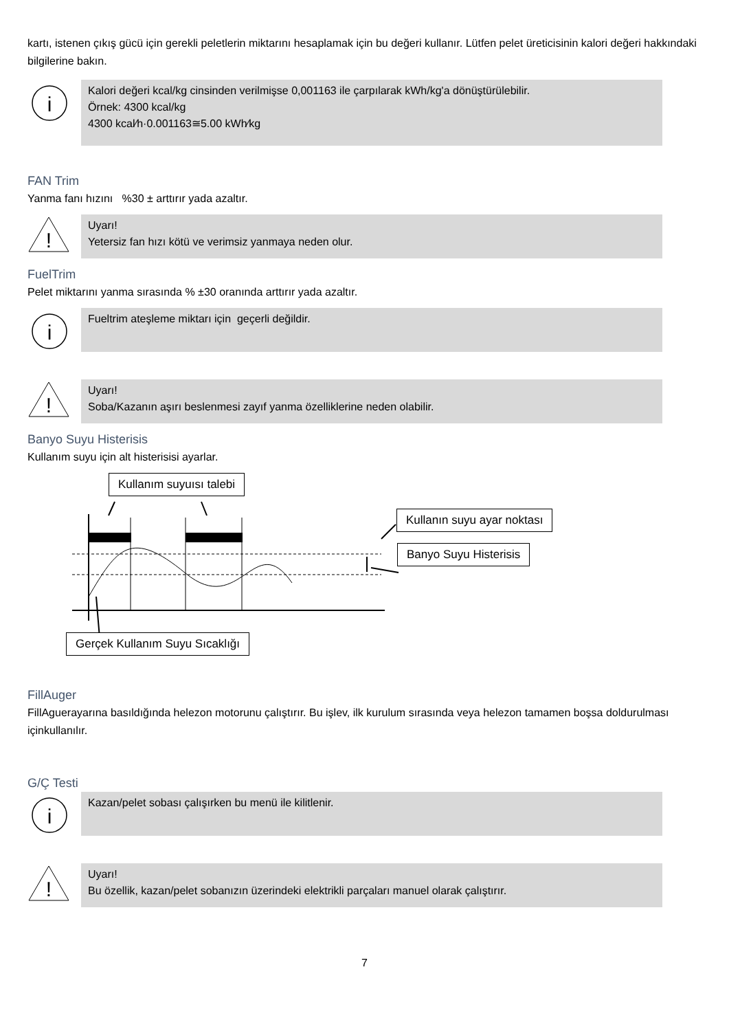kartı, istenen çıkış gücü için gerekli peletlerin miktarını hesaplamak için bu değeri kullanır. Lütfen pelet üreticisinin kalori değeri hakkındaki bilgilerine bakın.
i
Kalori değeri kcal/kg cinsinden verilmişse 0,001163 ile çarpılarak kWh/kg'a dönüştürülebilir.
Örnek: 4300 kcal/kg
4300 kcal⁄h·0.001163≅5.00 kWh⁄kg
FAN Trim
Yanma fanı hızını %30 ± arttırır yada azaltır.
!
Uyarı!
Yetersiz fan hızı kötü ve verimsiz yanmaya neden olur.
FuelTrim
Pelet miktarını yanma sırasında % ±30 oranında arttırır yada azaltır.
i
Fueltrim ateşleme miktarı için geçerli değildir.
!
Uyarı!
Soba/Kazanın aşırı beslenmesi zayıf yanma özelliklerine neden olabilir.
Banyo Suyu Histerisis
Kullanım suyu için alt histerisisi ayarlar.
Kullanım suyuısı talebi
Kullanın suyu ayar noktası
Banyo Suyu Histerisis
Gerçek Kullanım Suyu Sıcaklığı
FillAuger
FillAguerayarına basıldığında helezon motorunu çalıştırır. Bu işlev, ilk kurulum sırasında veya helezon tamamen boşsa doldurulması içinkullanılır.
G/Ç Testi
i
Kazan/pelet sobası çalışırken bu menü ile kilitlenir.
!
Uyarı!
Bu özellik, kazan/pelet sobanızın üzerindeki elektrikli parçaları manuel olarak çalıştırır.
7